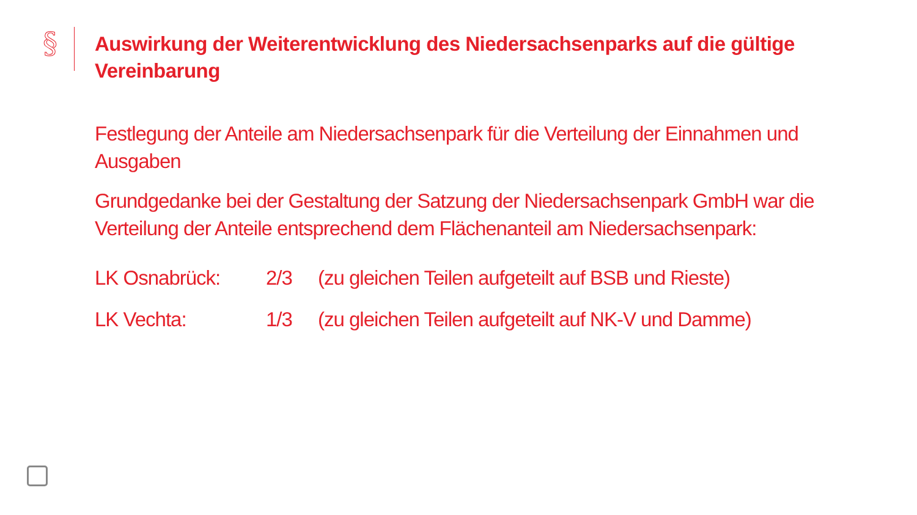§
Auswirkung der Weiterentwicklung des Niedersachsenparks auf die gültige Vereinbarung
Festlegung der Anteile am Niedersachsenpark für die Verteilung der Einnahmen und Ausgaben
Grundgedanke bei der Gestaltung der Satzung der Niedersachsenpark GmbH war die Verteilung der Anteile entsprechend dem Flächenanteil am Niedersachsenpark:
| LK Osnabrück: | 2/3 | (zu gleichen Teilen aufgeteilt auf BSB und Rieste) |
| LK Vechta: | 1/3 | (zu gleichen Teilen aufgeteilt auf NK-V und Damme) |